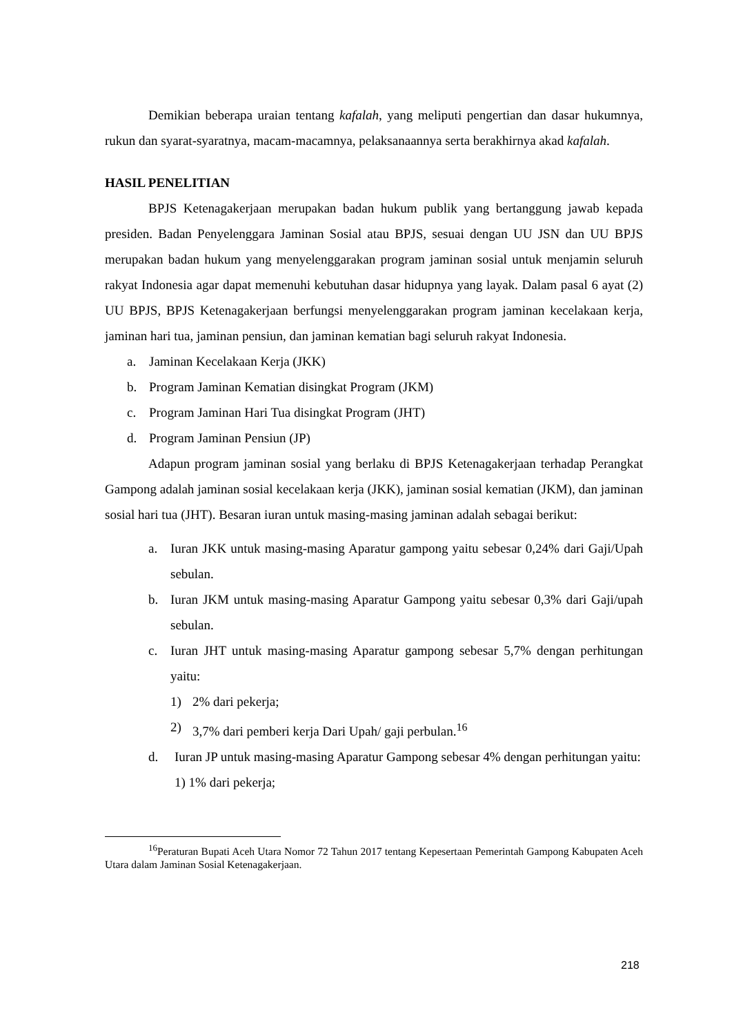Demikian beberapa uraian tentang kafalah, yang meliputi pengertian dan dasar hukumnya, rukun dan syarat-syaratnya, macam-macamnya, pelaksanaannya serta berakhirnya akad kafalah.
HASIL PENELITIAN
BPJS Ketenagakerjaan merupakan badan hukum publik yang bertanggung jawab kepada presiden. Badan Penyelenggara Jaminan Sosial atau BPJS, sesuai dengan UU JSN dan UU BPJS merupakan badan hukum yang menyelenggarakan program jaminan sosial untuk menjamin seluruh rakyat Indonesia agar dapat memenuhi kebutuhan dasar hidupnya yang layak. Dalam pasal 6 ayat (2) UU BPJS, BPJS Ketenagakerjaan berfungsi menyelenggarakan program jaminan kecelakaan kerja, jaminan hari tua, jaminan pensiun, dan jaminan kematian bagi seluruh rakyat Indonesia.
a. Jaminan Kecelakaan Kerja (JKK)
b. Program Jaminan Kematian disingkat Program (JKM)
c. Program Jaminan Hari Tua disingkat Program (JHT)
d. Program Jaminan Pensiun (JP)
Adapun program jaminan sosial yang berlaku di BPJS Ketenagakerjaan terhadap Perangkat Gampong adalah jaminan sosial kecelakaan kerja (JKK), jaminan sosial kematian (JKM), dan jaminan sosial hari tua (JHT). Besaran iuran untuk masing-masing jaminan adalah sebagai berikut:
a. Iuran JKK untuk masing-masing Aparatur gampong yaitu sebesar 0,24% dari Gaji/Upah sebulan.
b. Iuran JKM untuk masing-masing Aparatur Gampong yaitu sebesar 0,3% dari Gaji/upah sebulan.
c. Iuran JHT untuk masing-masing Aparatur gampong sebesar 5,7% dengan perhitungan yaitu:
1) 2% dari pekerja;
2) 3,7% dari pemberi kerja Dari Upah/ gaji perbulan.<sup>16</sup>
d. Iuran JP untuk masing-masing Aparatur Gampong sebesar 4% dengan perhitungan yaitu:
1) 1% dari pekerja;
<sup>16</sup> Peraturan Bupati Aceh Utara Nomor 72 Tahun 2017 tentang Kepesertaan Pemerintah Gampong Kabupaten Aceh Utara dalam Jaminan Sosial Ketenagakerjaan.
218